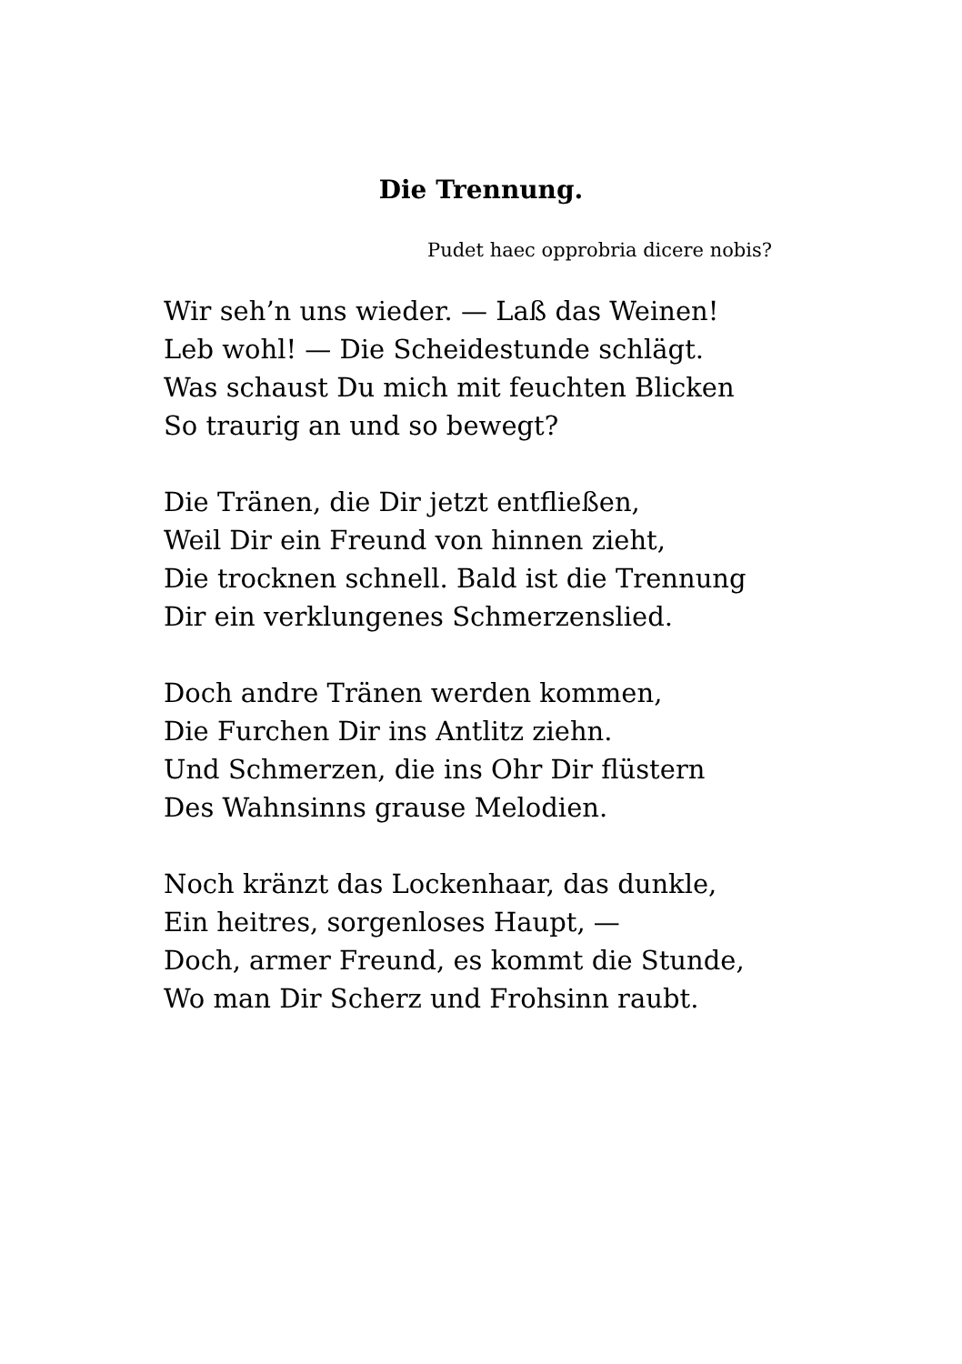Die Trennung.
Pudet haec opprobria dicere nobis?
Wir seh’n uns wieder. — Laß das Weinen!
Leb wohl! — Die Scheidestunde schlägt.
Was schaust Du mich mit feuchten Blicken
So traurig an und so bewegt?
Die Tränen, die Dir jetzt entfließen,
Weil Dir ein Freund von hinnen zieht,
Die trocknen schnell. Bald ist die Trennung
Dir ein verklungenes Schmerzenslied.
Doch andre Tränen werden kommen,
Die Furchen Dir ins Antlitz ziehn.
Und Schmerzen, die ins Ohr Dir flüstern
Des Wahnsinns grause Melodien.
Noch kränzt das Lockenhaar, das dunkle,
Ein heitres, sorgenloses Haupt, —
Doch, armer Freund, es kommt die Stunde,
Wo man Dir Scherz und Frohsinn raubt.